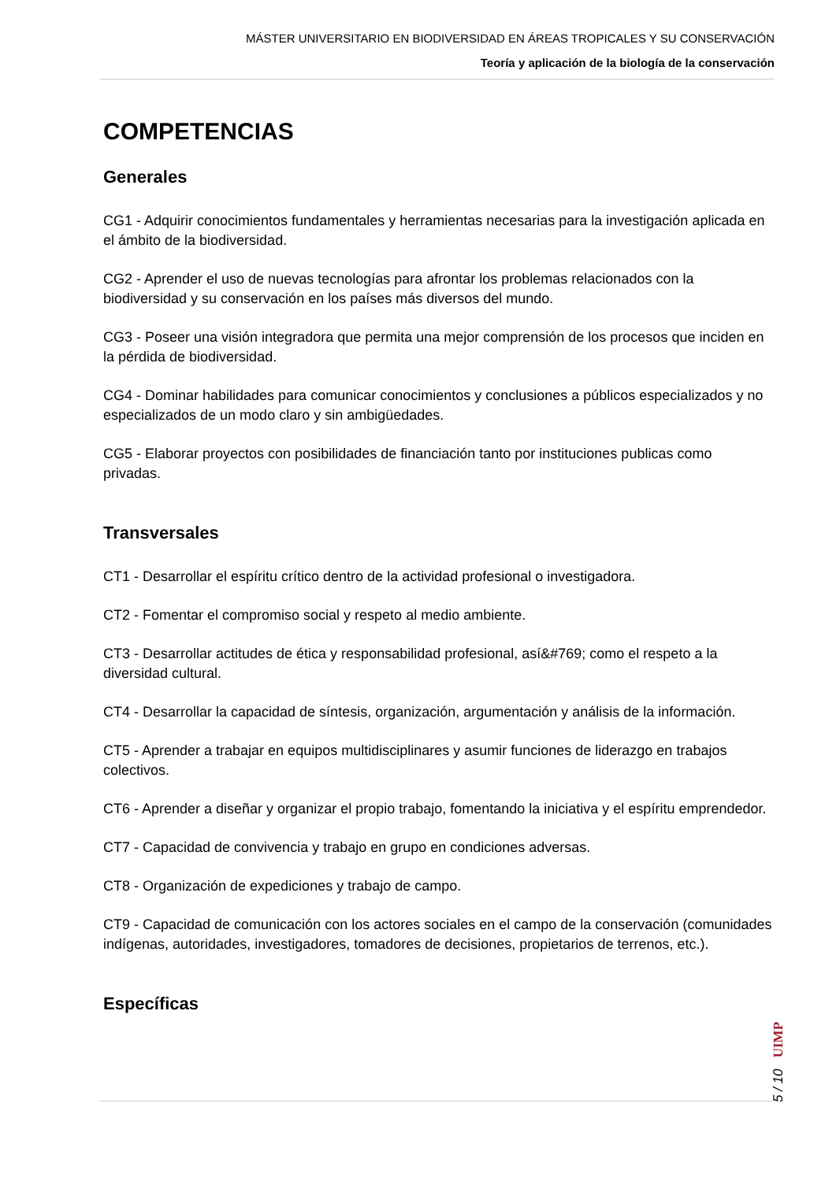MÁSTER UNIVERSITARIO EN BIODIVERSIDAD EN ÁREAS TROPICALES Y SU CONSERVACIÓN
Teoría y aplicación de la biología de la conservación
COMPETENCIAS
Generales
CG1 - Adquirir conocimientos fundamentales y herramientas necesarias para la investigación aplicada en el ámbito de la biodiversidad.
CG2 - Aprender el uso de nuevas tecnologías para afrontar los problemas relacionados con la biodiversidad y su conservación en los países más diversos del mundo.
CG3 - Poseer una visión integradora que permita una mejor comprensión de los procesos que inciden en la pérdida de biodiversidad.
CG4 - Dominar habilidades para comunicar conocimientos y conclusiones a públicos especializados y no especializados de un modo claro y sin ambigüedades.
CG5 - Elaborar proyectos con posibilidades de financiación tanto por instituciones publicas como privadas.
Transversales
CT1 - Desarrollar el espíritu crítico dentro de la actividad profesional o investigadora.
CT2 - Fomentar el compromiso social y respeto al medio ambiente.
CT3 - Desarrollar actitudes de ética y responsabilidad profesional, así&#769; como el respeto a la diversidad cultural.
CT4 - Desarrollar la capacidad de síntesis, organización, argumentación y análisis de la información.
CT5 - Aprender a trabajar en equipos multidisciplinares y asumir funciones de liderazgo en trabajos colectivos.
CT6 - Aprender a diseñar y organizar el propio trabajo, fomentando la iniciativa y el espíritu emprendedor.
CT7 - Capacidad de convivencia y trabajo en grupo en condiciones adversas.
CT8 - Organización de expediciones y trabajo de campo.
CT9 - Capacidad de comunicación con los actores sociales en el campo de la conservación (comunidades indígenas, autoridades, investigadores, tomadores de decisiones, propietarios de terrenos, etc.).
Específicas
5 / 10 UIMP